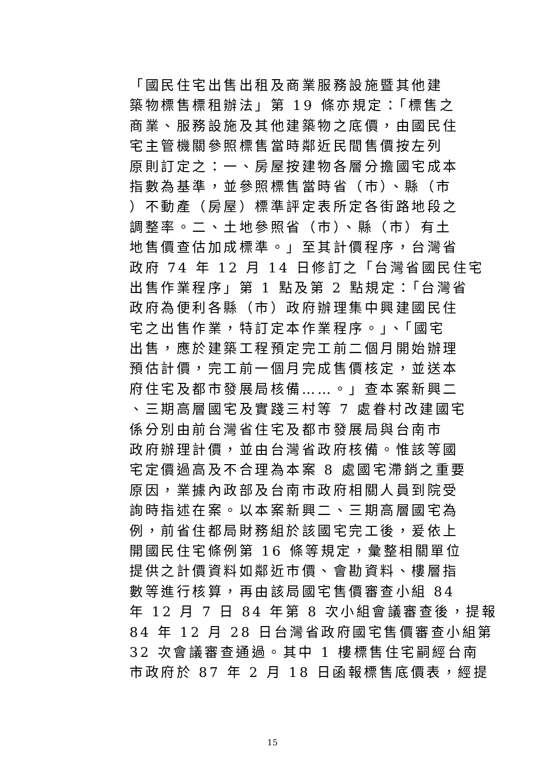「國民住宅出售出租及商業服務設施暨其他建
築物標售標租辦法」第 19 條亦規定：「標售之
商業、服務設施及其他建築物之底價，由國民住
宅主管機關參照標售當時鄰近民間售價按左列
原則訂定之：一、房屋按建物各層分擔國宅成本
指數為基準，並參照標售當時省（市）、縣（市
）不動產（房屋）標準評定表所定各街路地段之
調整率。二、土地參照省（市）、縣（市）有土
地售價查估加成標準。」至其計價程序，台灣省
政府 74 年 12 月 14 日修訂之「台灣省國民住宅
出售作業程序」第 1 點及第 2 點規定：「台灣省
政府為便利各縣（市）政府辦理集中興建國民住
宅之出售作業，特訂定本作業程序。」、「國宅
出售，應於建築工程預定完工前二個月開始辦理
預估計價，完工前一個月完成售價核定，並送本
府住宅及都市發展局核備……。」查本案新興二
、三期高層國宅及實踐三村等 7 處眷村改建國宅
係分別由前台灣省住宅及都市發展局與台南市
政府辦理計價，並由台灣省政府核備。惟該等國
宅定價過高及不合理為本案 8 處國宅滯銷之重要
原因，業據內政部及台南市政府相關人員到院受
詢時指述在案。以本案新興二、三期高層國宅為
例，前省住都局財務組於該國宅完工後，爰依上
開國民住宅條例第 16 條等規定，彙整相關單位
提供之計價資料如鄰近市價、會勘資料、樓層指
數等進行核算，再由該局國宅售價審查小組 84
年 12 月 7 日 84 年第 8 次小組會議審查後，提報
84 年 12 月 28 日台灣省政府國宅售價審查小組第
32 次會議審查通過。其中 1 樓標售住宅嗣經台南
市政府於 87 年 2 月 18 日函報標售底價表，經提
15